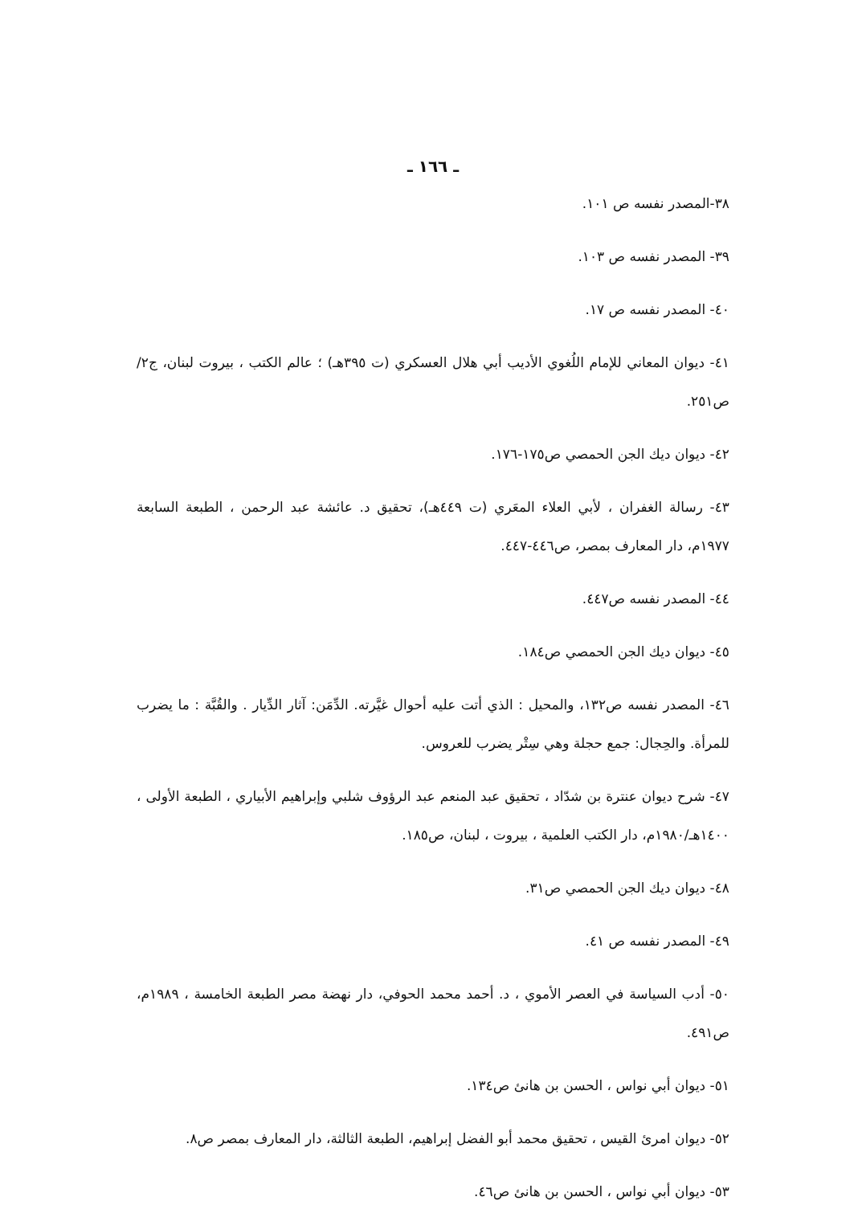ـ ١٦٦ ـ
٣٨-المصدر نفسه ص ١٠١.
٣٩- المصدر نفسه ص ١٠٣.
٤٠- المصدر نفسه ص ١٧.
٤١- ديوان المعاني للإمام اللُغوي الأديب أبي هلال العسكري (ت ٣٩٥هـ) ؛ عالم الكتب ، بيروت لبنان، ج٢/ ص٢٥١.
٤٢- ديوان ديك الجن الحمصي ص١٧٥-١٧٦.
٤٣- رسالة الغفران ، لأبي العلاء المعَري (ت ٤٤٩هـ)، تحقيق د. عائشة عبد الرحمن ، الطبعة السابعة ١٩٧٧م، دار المعارف بمصر، ص٤٤٦-٤٤٧.
٤٤- المصدر نفسه ص٤٤٧.
٤٥- ديوان ديك الجن الحمصي ص١٨٤.
٤٦- المصدر نفسه ص١٣٢، والمحيل : الذي أتت عليه أحوال غيَّرته. الدِّمَن: آثار الدِّيار . والقُبَّة : ما يضرب للمرأة. والحِجال: جمع حجلة وهي سِتْر يضرب للعروس.
٤٧- شرح ديوان عنترة بن شدّاد ، تحقيق عبد المنعم عبد الرؤوف شلبي وإبراهيم الأبياري ، الطبعة الأولى ، ١٤٠٠هـ/١٩٨٠م، دار الكتب العلمية ، بيروت ، لبنان، ص١٨٥.
٤٨- ديوان ديك الجن الحمصي ص٣١.
٤٩- المصدر نفسه ص ٤١.
٥٠- أدب السياسة في العصر الأموي ، د. أحمد محمد الحوفي، دار نهضة مصر الطبعة الخامسة ، ١٩٨٩م، ص٤٩١.
٥١- ديوان أبي نواس ، الحسن بن هانئ ص١٣٤.
٥٢- ديوان امرئ القيس ، تحقيق محمد أبو الفضل إبراهيم، الطبعة الثالثة، دار المعارف بمصر ص٨.
٥٣- ديوان أبي نواس ، الحسن بن هانئ ص٤٦.